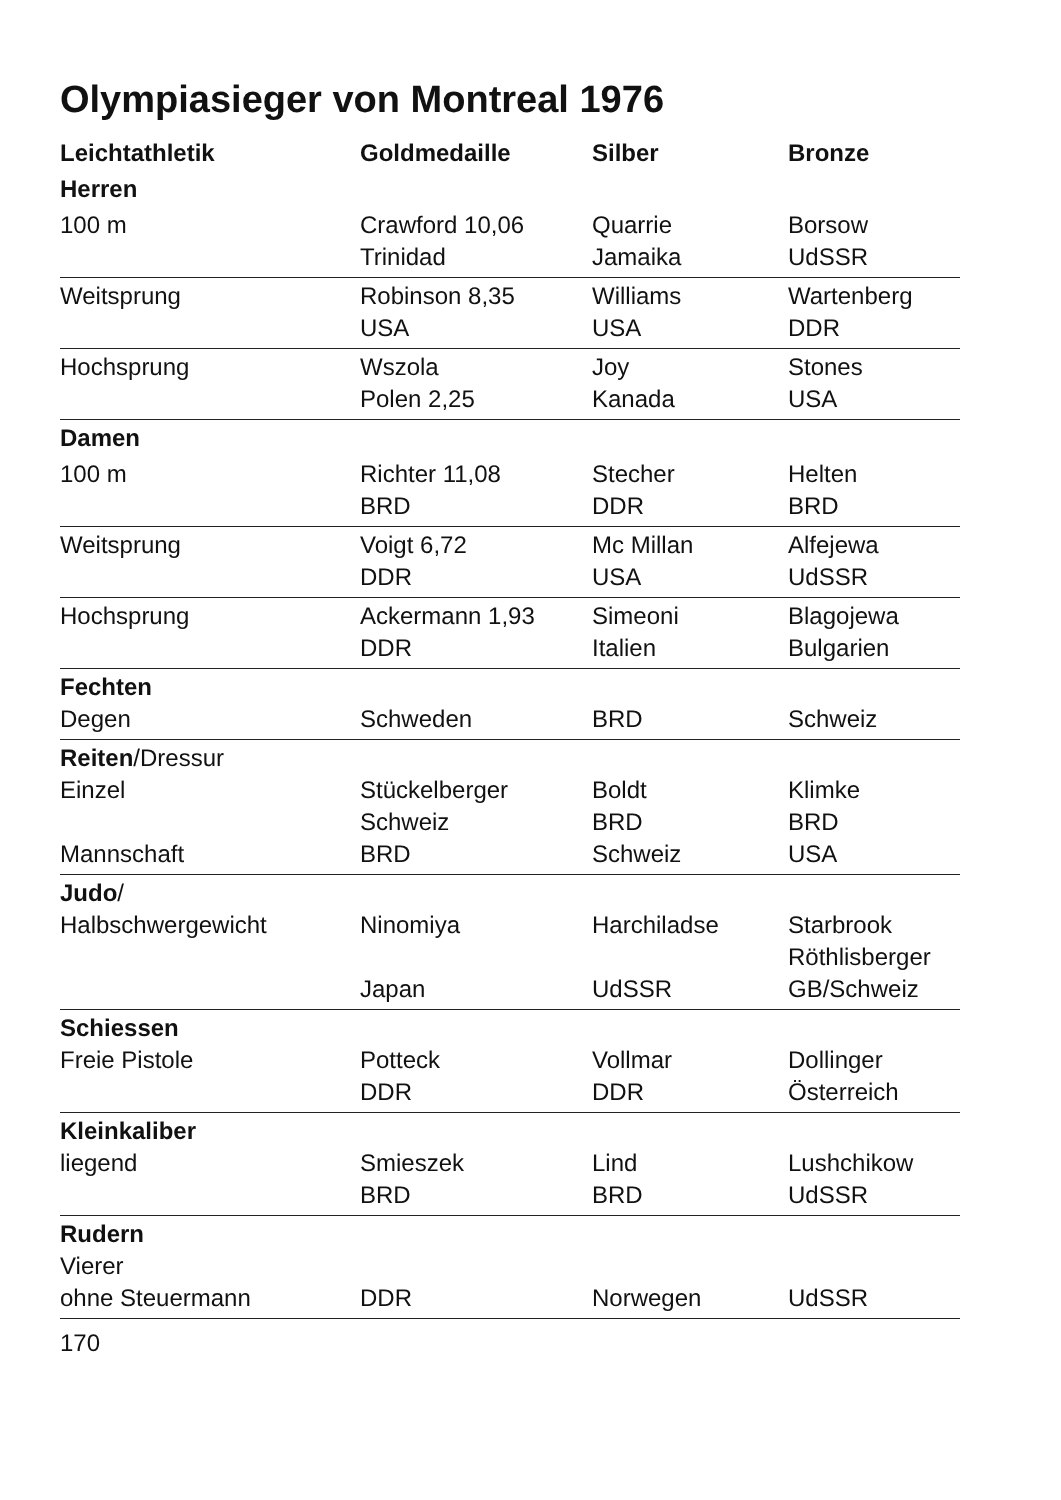Olympiasieger von Montreal 1976
| Leichtathletik | Goldmedaille | Silber | Bronze |
| --- | --- | --- | --- |
| Herren | | | |
| 100 m | Crawford 10,06 Trinidad | Quarrie Jamaika | Borsow UdSSR |
| Weitsprung | Robinson 8,35 USA | Williams USA | Wartenberg DDR |
| Hochsprung | Wszola Polen 2,25 | Joy Kanada | Stones USA |
| Damen | | | |
| 100 m | Richter 11,08 BRD | Stecher DDR | Helten BRD |
| Weitsprung | Voigt 6,72 DDR | Mc Millan USA | Alfejewa UdSSR |
| Hochsprung | Ackermann 1,93 DDR | Simeoni Italien | Blagojewa Bulgarien |
| Fechten Degen | Schweden | BRD | Schweiz |
| Reiten /Dressur Einzel Mannschaft | Stückelberger Schweiz BRD | Boldt BRD Schweiz | Klimke BRD USA |
| Judo / Halbschwergewicht | Ninomiya Japan | Harchiladse UdSSR | Starbrook Röthlisberger GB/Schweiz |
| Schiessen Freie Pistole | Potteck DDR | Vollmar DDR | Dollinger Österreich |
| Kleinkaliber liegend | Smieszek BRD | Lind BRD | Lushchikow UdSSR |
| Rudern Vierer ohne Steuermann | DDR | Norwegen | UdSSR |
170